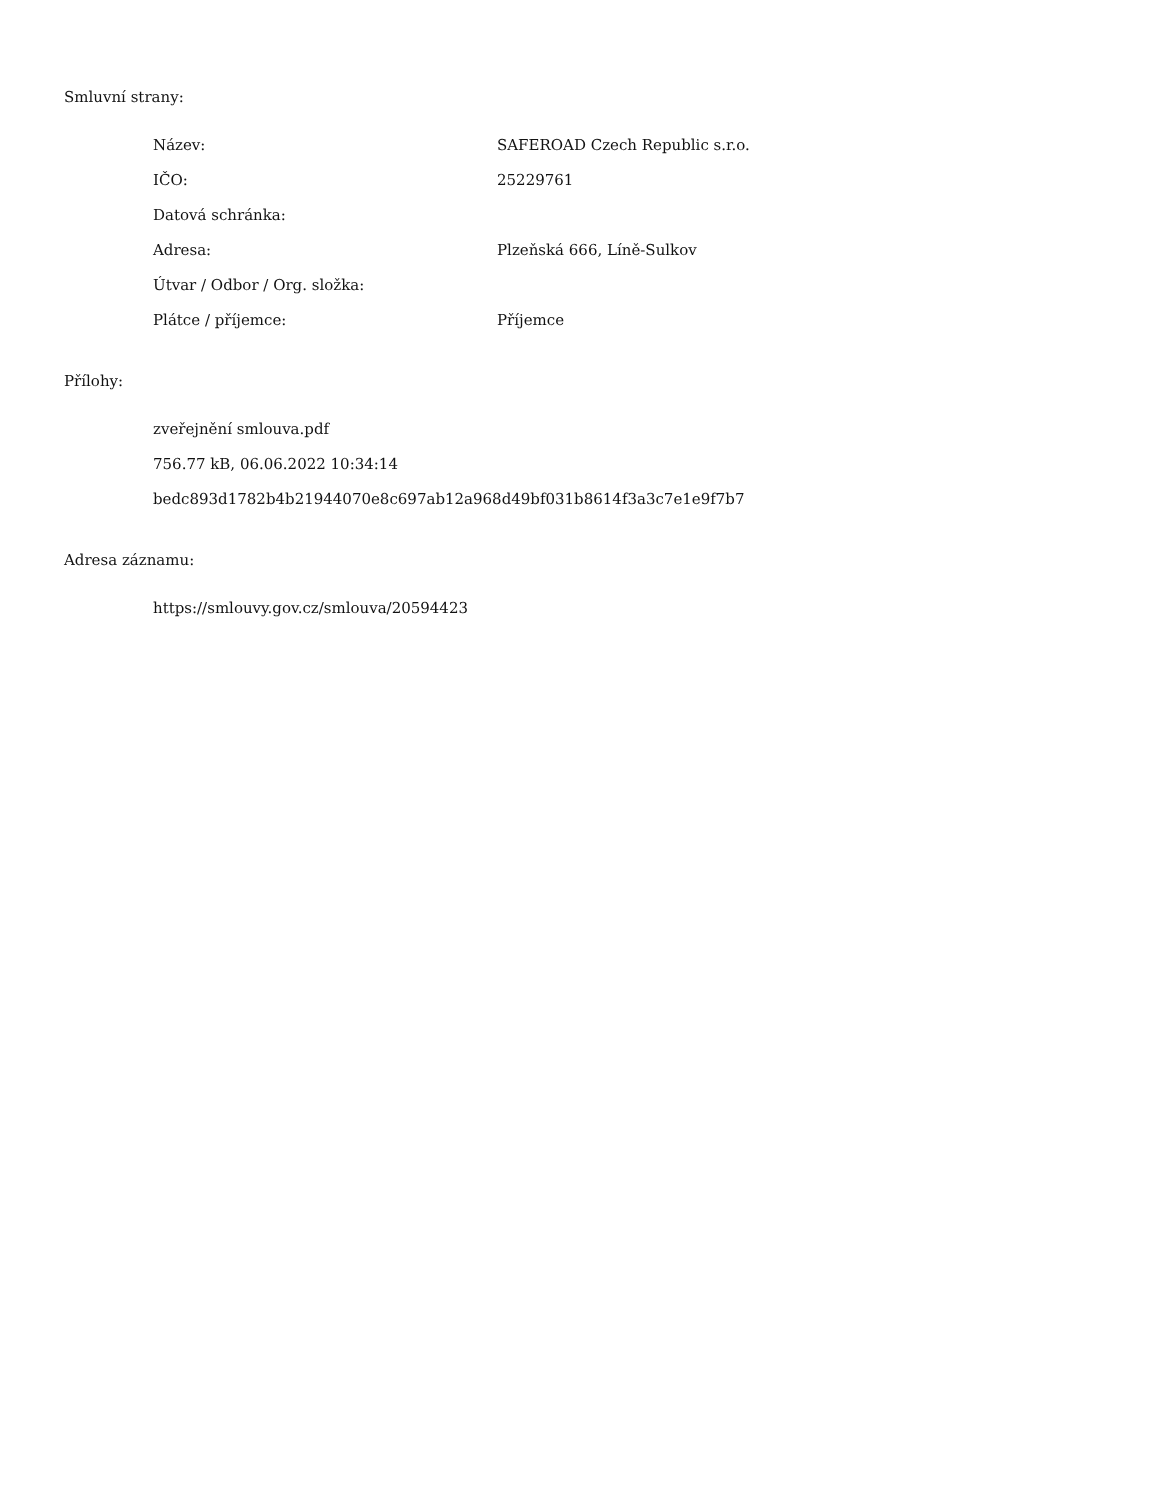Smluvní strany:
| Název: | SAFEROAD Czech Republic s.r.o. |
| IČO: | 25229761 |
| Datová schránka: | |
| Adresa: | Plzeňská 666, Líně-Sulkov |
| Útvar / Odbor / Org. složka: | |
| Plátce / příjemce: | Příjemce |
Přílohy:
zveřejnění smlouva.pdf
756.77 kB, 06.06.2022 10:34:14
bedc893d1782b4b21944070e8c697ab12a968d49bf031b8614f3a3c7e1e9f7b7
Adresa záznamu:
https://smlouvy.gov.cz/smlouva/20594423